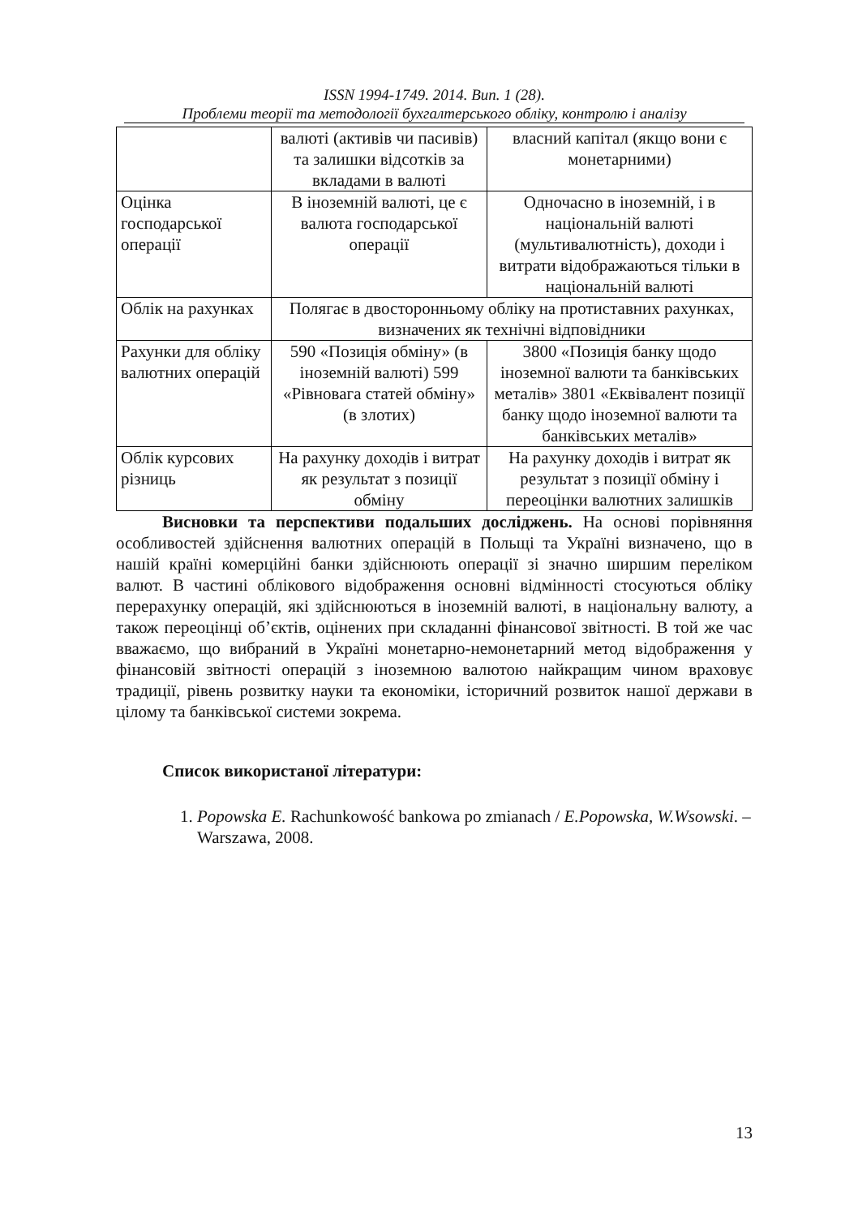ISSN 1994-1749. 2014. Вип. 1 (28).
Проблеми теорії та методології бухгалтерського обліку, контролю і аналізу
| | валюті (активів чи пасивів) та залишки відсотків за вкладами в валюті | власний капітал (якщо вони є монетарними) |
| Оцінка господарської операції | В іноземній валюті, це є валюта господарської операції | Одночасно в іноземній, і в національній валюті (мультивалютність), доходи і витрати відображаються тільки в національній валюті |
| Облік на рахунках | Полягає в двосторонньому обліку на протиставних рахунках, визначених як технічні відповідники | |
| Рахунки для обліку валютних операцій | 590 «Позиція обміну» (в іноземній валюті) 599 «Рівновага статей обміну» (в злотих) | 3800 «Позиція банку щодо іноземної валюти та банківських металів» 3801 «Еквівалент позиції банку щодо іноземної валюти та банківських металів» |
| Облік курсових різниць | На рахунку доходів і витрат як результат з позиції обміну | На рахунку доходів і витрат як результат з позиції обміну і переоцінки валютних залишків |
Висновки та перспективи подальших досліджень. На основі порівняння особливостей здійснення валютних операцій в Польщі та Україні визначено, що в нашій країні комерційні банки здійснюють операції зі значно ширшим переліком валют. В частині облікового відображення основні відмінності стосуються обліку перерахунку операцій, які здійснюються в іноземній валюті, в національну валюту, а також переоцінці об’єктів, оцінених при складанні фінансової звітності. В той же час вважаємо, що вибраний в Україні монетарно-немонетарний метод відображення у фінансовій звітності операцій з іноземною валютою найкращим чином враховує традиції, рівень розвитку науки та економіки, історичний розвиток нашої держави в цілому та банківської системи зокрема.
Список використаної літератури:
1. Popowska E. Rachunkowość bankowa po zmianach / E.Popowska, W.Wsowski. – Warszawa, 2008.
13